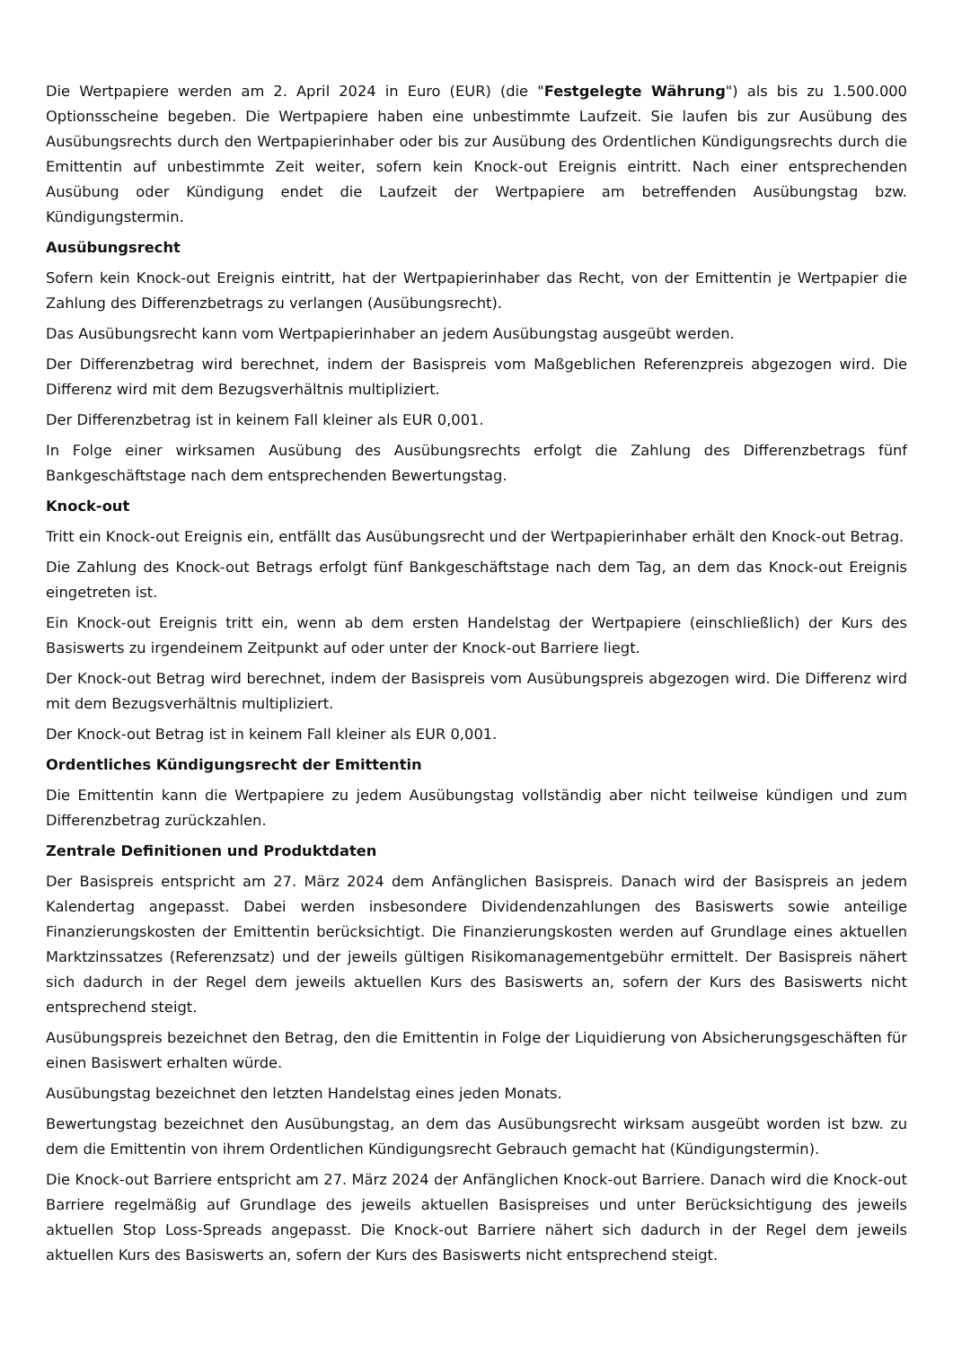Die Wertpapiere werden am 2. April 2024 in Euro (EUR) (die "Festgelegte Währung") als bis zu 1.500.000 Optionsscheine begeben. Die Wertpapiere haben eine unbestimmte Laufzeit. Sie laufen bis zur Ausübung des Ausübungsrechts durch den Wertpapierinhaber oder bis zur Ausübung des Ordentlichen Kündigungsrechts durch die Emittentin auf unbestimmte Zeit weiter, sofern kein Knock-out Ereignis eintritt. Nach einer entsprechenden Ausübung oder Kündigung endet die Laufzeit der Wertpapiere am betreffenden Ausübungstag bzw. Kündigungstermin.
Ausübungsrecht
Sofern kein Knock-out Ereignis eintritt, hat der Wertpapierinhaber das Recht, von der Emittentin je Wertpapier die Zahlung des Differenzbetrags zu verlangen (Ausübungsrecht).
Das Ausübungsrecht kann vom Wertpapierinhaber an jedem Ausübungstag ausgeübt werden.
Der Differenzbetrag wird berechnet, indem der Basispreis vom Maßgeblichen Referenzpreis abgezogen wird. Die Differenz wird mit dem Bezugsverhältnis multipliziert.
Der Differenzbetrag ist in keinem Fall kleiner als EUR 0,001.
In Folge einer wirksamen Ausübung des Ausübungsrechts erfolgt die Zahlung des Differenzbetrags fünf Bankgeschäftstage nach dem entsprechenden Bewertungstag.
Knock-out
Tritt ein Knock-out Ereignis ein, entfällt das Ausübungsrecht und der Wertpapierinhaber erhält den Knock-out Betrag.
Die Zahlung des Knock-out Betrags erfolgt fünf Bankgeschäftstage nach dem Tag, an dem das Knock-out Ereignis eingetreten ist.
Ein Knock-out Ereignis tritt ein, wenn ab dem ersten Handelstag der Wertpapiere (einschließlich) der Kurs des Basiswerts zu irgendeinem Zeitpunkt auf oder unter der Knock-out Barriere liegt.
Der Knock-out Betrag wird berechnet, indem der Basispreis vom Ausübungspreis abgezogen wird. Die Differenz wird mit dem Bezugsverhältnis multipliziert.
Der Knock-out Betrag ist in keinem Fall kleiner als EUR 0,001.
Ordentliches Kündigungsrecht der Emittentin
Die Emittentin kann die Wertpapiere zu jedem Ausübungstag vollständig aber nicht teilweise kündigen und zum Differenzbetrag zurückzahlen.
Zentrale Definitionen und Produktdaten
Der Basispreis entspricht am 27. März 2024 dem Anfänglichen Basispreis. Danach wird der Basispreis an jedem Kalendertag angepasst. Dabei werden insbesondere Dividendenzahlungen des Basiswerts sowie anteilige Finanzierungskosten der Emittentin berücksichtigt. Die Finanzierungskosten werden auf Grundlage eines aktuellen Marktzinssatzes (Referenzsatz) und der jeweils gültigen Risikomanagementgebühr ermittelt. Der Basispreis nähert sich dadurch in der Regel dem jeweils aktuellen Kurs des Basiswerts an, sofern der Kurs des Basiswerts nicht entsprechend steigt.
Ausübungspreis bezeichnet den Betrag, den die Emittentin in Folge der Liquidierung von Absicherungsgeschäften für einen Basiswert erhalten würde.
Ausübungstag bezeichnet den letzten Handelstag eines jeden Monats.
Bewertungstag bezeichnet den Ausübungstag, an dem das Ausübungsrecht wirksam ausgeübt worden ist bzw. zu dem die Emittentin von ihrem Ordentlichen Kündigungsrecht Gebrauch gemacht hat (Kündigungstermin).
Die Knock-out Barriere entspricht am 27. März 2024 der Anfänglichen Knock-out Barriere. Danach wird die Knock-out Barriere regelmäßig auf Grundlage des jeweils aktuellen Basispreises und unter Berücksichtigung des jeweils aktuellen Stop Loss-Spreads angepasst. Die Knock-out Barriere nähert sich dadurch in der Regel dem jeweils aktuellen Kurs des Basiswerts an, sofern der Kurs des Basiswerts nicht entsprechend steigt.